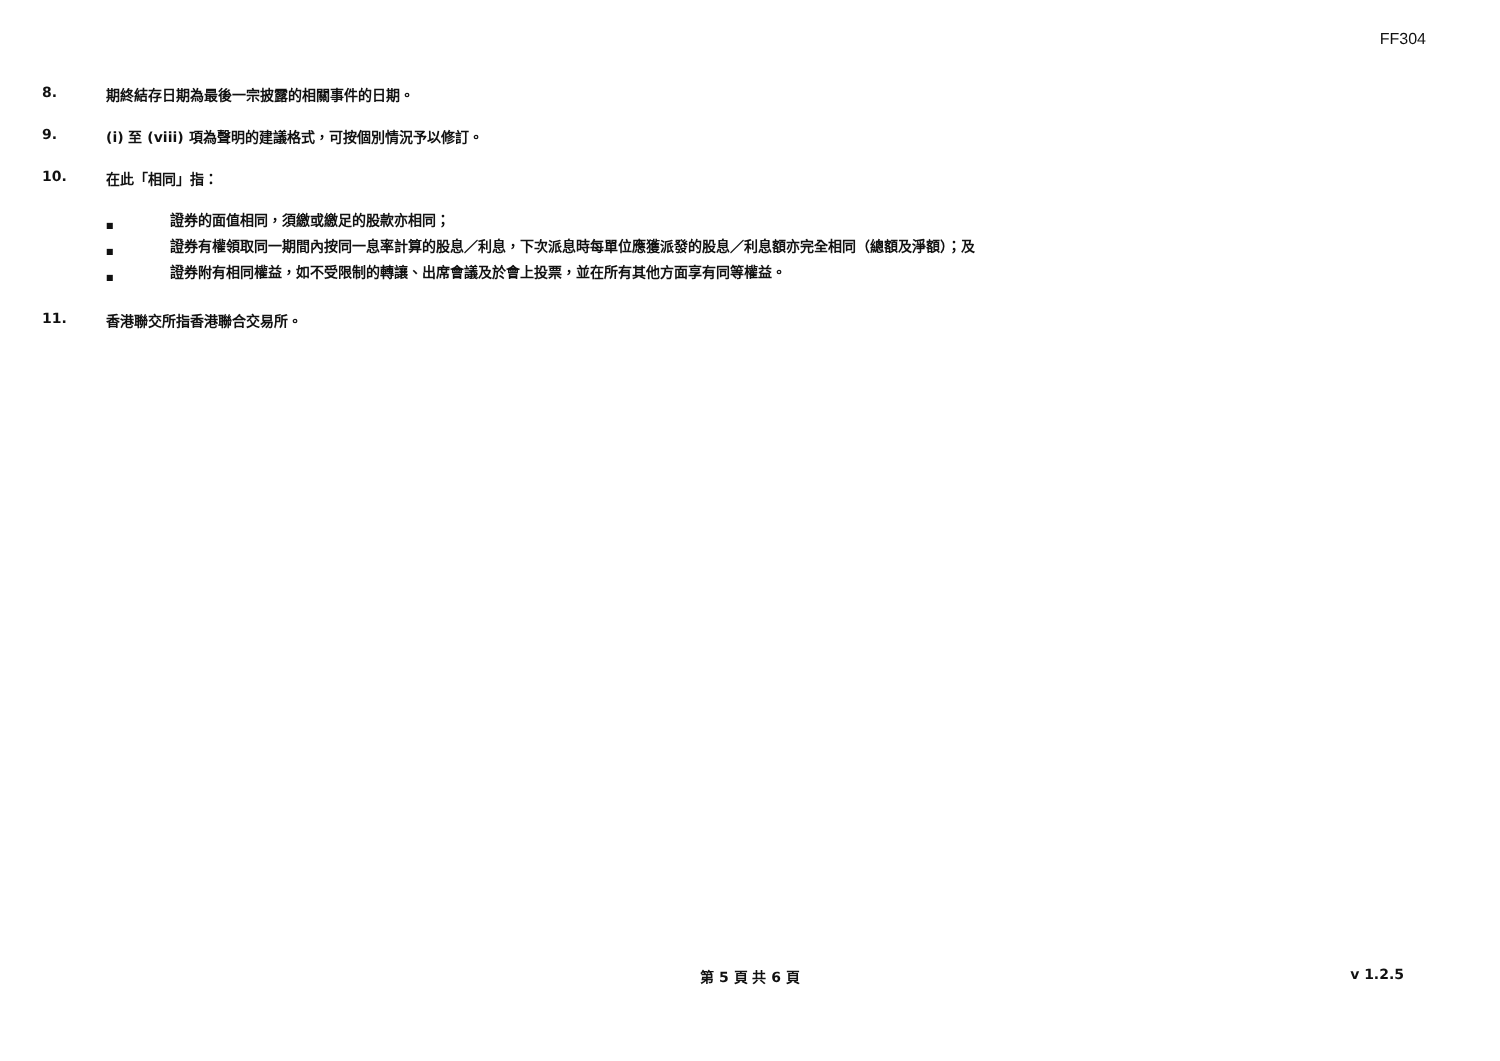FF304
8. 期終結存日期為最後一宗披露的相關事件的日期。
9. (i) 至 (viii) 項為聲明的建議格式，可按個別情況予以修訂。
10. 在此「相同」指：
■ 證券的面值相同，須繳或繳足的股款亦相同；
■ 證券有權領取同一期間內按同一息率計算的股息／利息，下次派息時每單位應獲派發的股息／利息額亦完全相同（總額及淨額）；及
■ 證券附有相同權益，如不受限制的轉讓、出席會議及於會上投票，並在所有其他方面享有同等權益。
11. 香港聯交所指香港聯合交易所。
第 5 頁 共 6 頁 v 1.2.5